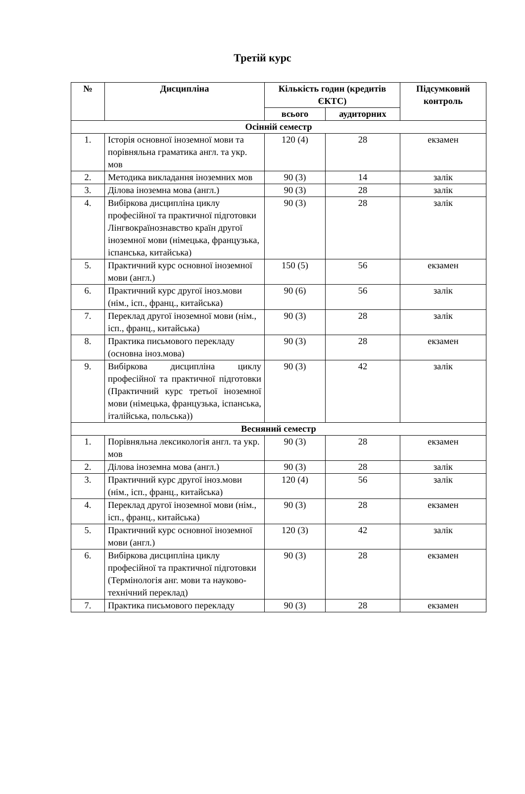Третій курс
| № | Дисципліна | Кількість годин (кредитів ЄКТС) | | Підсумковий контроль |
| --- | --- | --- | --- | --- |
| | | всього | аудиторних | |
| Осінній семестр | | | | |
| 1. | Історія основної іноземної мови та порівняльна граматика англ. та укр. мов | 120 (4) | 28 | екзамен |
| 2. | Методика викладання іноземних мов | 90 (3) | 14 | залік |
| 3. | Ділова іноземна мова (англ.) | 90 (3) | 28 | залік |
| 4. | Вибіркова дисципліна циклу професійної та практичної підготовки Лінгвокраїнознавство країн другої іноземної мови (німецька, французька, іспанська, китайська) | 90 (3) | 28 | залік |
| 5. | Практичний курс основної іноземної мови (англ.) | 150 (5) | 56 | екзамен |
| 6. | Практичний курс другої іноз.мови (нім., ісп., франц., китайська) | 90 (6) | 56 | залік |
| 7. | Переклад другої іноземної мови (нім., ісп., франц., китайська) | 90 (3) | 28 | залік |
| 8. | Практика письмового перекладу (основна іноз.мова) | 90 (3) | 28 | екзамен |
| 9. | Вибіркова дисципліна циклу професійної та практичної підготовки (Практичний курс третьої іноземної мови (німецька, французька, іспанська, італійська, польська)) | 90 (3) | 42 | залік |
| Весняний семестр | | | | |
| 1. | Порівняльна лексикологія англ. та укр. мов | 90 (3) | 28 | екзамен |
| 2. | Ділова іноземна мова (англ.) | 90 (3) | 28 | залік |
| 3. | Практичний курс другої іноз.мови (нім., ісп., франц., китайська) | 120 (4) | 56 | залік |
| 4. | Переклад другої іноземної мови (нім., ісп., франц., китайська) | 90 (3) | 28 | екзамен |
| 5. | Практичний курс основної іноземної мови (англ.) | 120 (3) | 42 | залік |
| 6. | Вибіркова дисципліна циклу професійної та практичної підготовки (Термінологія анг. мови та науково-технічний переклад) | 90 (3) | 28 | екзамен |
| 7. | Практика письмового перекладу | 90 (3) | 28 | екзамен |